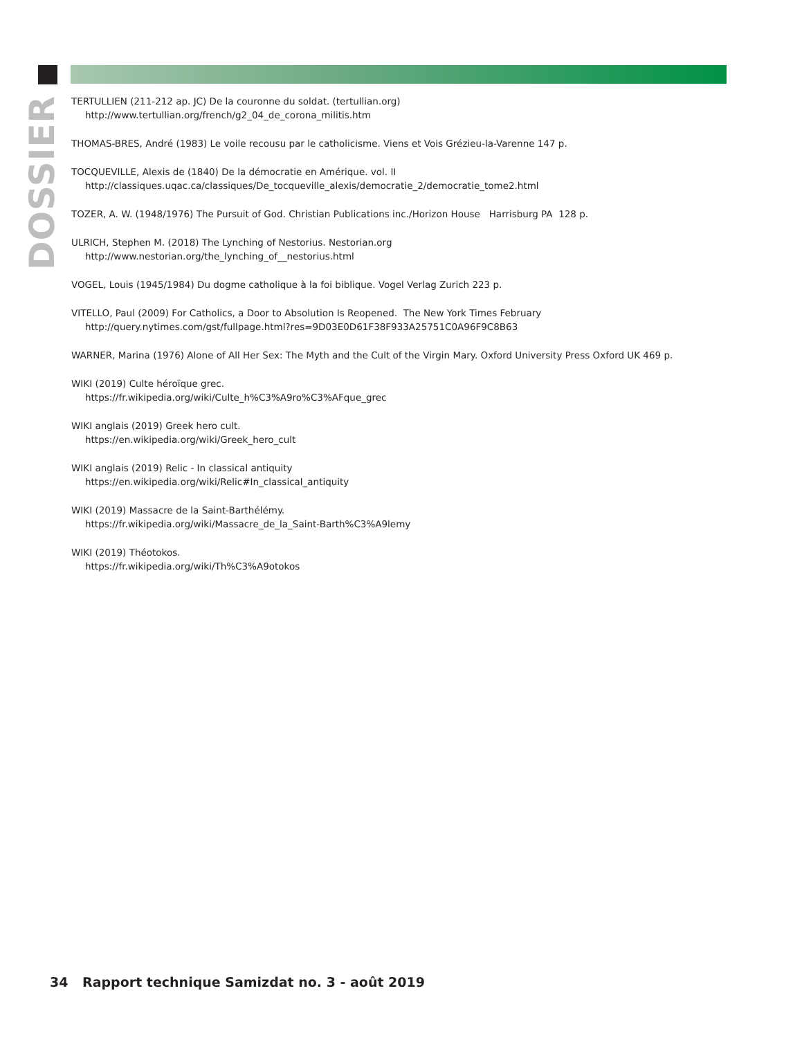DOSSIER
TERTULLIEN (211-212 ap. JC) De la couronne du soldat. (tertullian.org)
http://www.tertullian.org/french/g2_04_de_corona_militis.htm
THOMAS-BRES, André (1983) Le voile recousu par le catholicisme. Viens et Vois Grézieu-la-Varenne 147 p.
TOCQUEVILLE, Alexis de (1840) De la démocratie en Amérique. vol. II
http://classiques.uqac.ca/classiques/De_tocqueville_alexis/democratie_2/democratie_tome2.html
TOZER, A. W. (1948/1976) The Pursuit of God. Christian Publications inc./Horizon House Harrisburg PA 128 p.
ULRICH, Stephen M. (2018) The Lynching of Nestorius. Nestorian.org
http://www.nestorian.org/the_lynching_of__nestorius.html
VOGEL, Louis (1945/1984) Du dogme catholique à la foi biblique. Vogel Verlag Zurich 223 p.
VITELLO, Paul (2009) For Catholics, a Door to Absolution Is Reopened. The New York Times February
http://query.nytimes.com/gst/fullpage.html?res=9D03E0D61F38F933A25751C0A96F9C8B63
WARNER, Marina (1976) Alone of All Her Sex: The Myth and the Cult of the Virgin Mary. Oxford University Press Oxford UK 469 p.
WIKI (2019) Culte héroïque grec.
https://fr.wikipedia.org/wiki/Culte_h%C3%A9ro%C3%AFque_grec
WIKI anglais (2019) Greek hero cult.
https://en.wikipedia.org/wiki/Greek_hero_cult
WIKI anglais (2019) Relic - In classical antiquity
https://en.wikipedia.org/wiki/Relic#In_classical_antiquity
WIKI (2019) Massacre de la Saint-Barthélémy.
https://fr.wikipedia.org/wiki/Massacre_de_la_Saint-Barth%C3%A9lemy
WIKI (2019) Théotokos.
https://fr.wikipedia.org/wiki/Th%C3%A9otokos
34 Rapport technique Samizdat no. 3 - août 2019